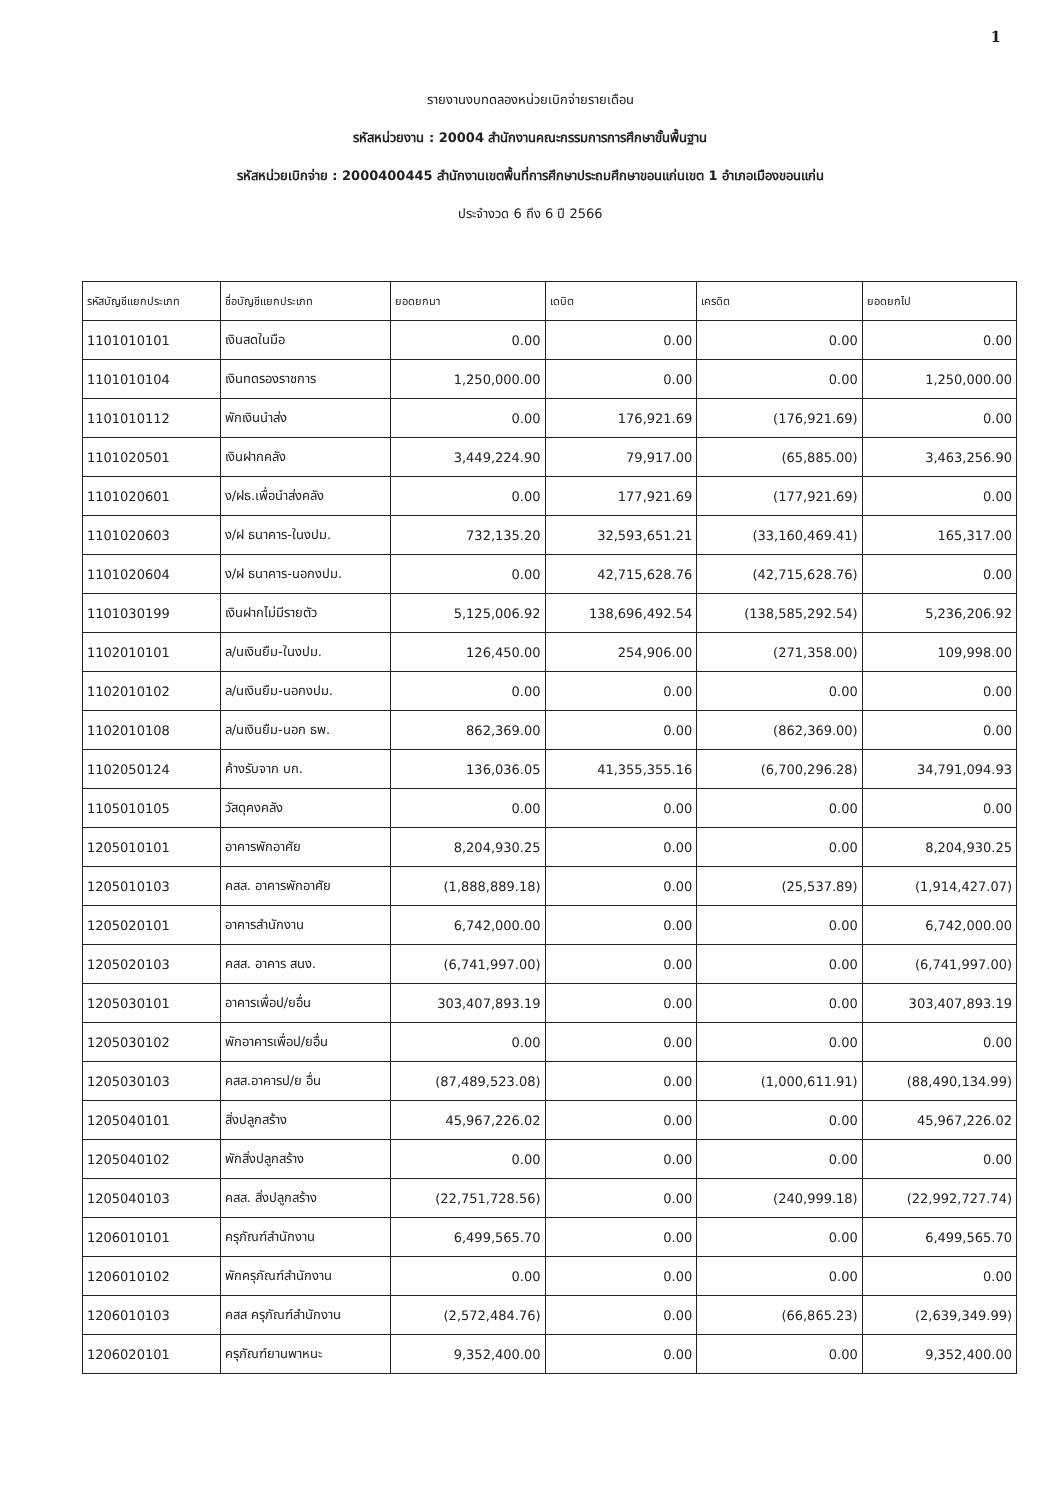1
รายงานงบทดลองหน่วยเบิกจ่ายรายเดือน
รหัสหน่วยงาน : 20004 สำนักงานคณะกรรมการการศึกษาขั้นพื้นฐาน
รหัสหน่วยเบิกจ่าย : 2000400445 สำนักงานเขตพื้นที่การศึกษาประถมศึกษาขอนแก่นเขต 1 อำเภอเมืองขอนแก่น
ประจำงวด 6 ถึง 6 ปี 2566
| รหัสบัญชีแยกประเภท | ชื่อบัญชีแยกประเภท | ยอดยกมา | เดบิต | เครดิต | ยอดยกไป |
| --- | --- | --- | --- | --- | --- |
| 1101010101 | เงินสดในมือ | 0.00 | 0.00 | 0.00 | 0.00 |
| 1101010104 | เงินทดรองราชการ | 1,250,000.00 | 0.00 | 0.00 | 1,250,000.00 |
| 1101010112 | พักเงินนำส่ง | 0.00 | 176,921.69 | (176,921.69) | 0.00 |
| 1101020501 | เงินฝากคลัง | 3,449,224.90 | 79,917.00 | (65,885.00) | 3,463,256.90 |
| 1101020601 | ง/ฝธ.เพื่อนำส่งคลัง | 0.00 | 177,921.69 | (177,921.69) | 0.00 |
| 1101020603 | ง/ฝ ธนาคาร-ในงปม. | 732,135.20 | 32,593,651.21 | (33,160,469.41) | 165,317.00 |
| 1101020604 | ง/ฝ ธนาคาร-นอกงปม. | 0.00 | 42,715,628.76 | (42,715,628.76) | 0.00 |
| 1101030199 | เงินฝากไม่มีรายตัว | 5,125,006.92 | 138,696,492.54 | (138,585,292.54) | 5,236,206.92 |
| 1102010101 | ล/นเงินยืม-ในงปม. | 126,450.00 | 254,906.00 | (271,358.00) | 109,998.00 |
| 1102010102 | ล/นเงินยืม-นอกงปม. | 0.00 | 0.00 | 0.00 | 0.00 |
| 1102010108 | ล/นเงินยืม-นอก ธพ. | 862,369.00 | 0.00 | (862,369.00) | 0.00 |
| 1102050124 | ค้างรับจาก บก. | 136,036.05 | 41,355,355.16 | (6,700,296.28) | 34,791,094.93 |
| 1105010105 | วัสดุคงคลัง | 0.00 | 0.00 | 0.00 | 0.00 |
| 1205010101 | อาคารพักอาศัย | 8,204,930.25 | 0.00 | 0.00 | 8,204,930.25 |
| 1205010103 | คสส. อาคารพักอาศัย | (1,888,889.18) | 0.00 | (25,537.89) | (1,914,427.07) |
| 1205020101 | อาคารสำนักงาน | 6,742,000.00 | 0.00 | 0.00 | 6,742,000.00 |
| 1205020103 | คสส. อาคาร สนง. | (6,741,997.00) | 0.00 | 0.00 | (6,741,997.00) |
| 1205030101 | อาคารเพื่อป/ยอื่น | 303,407,893.19 | 0.00 | 0.00 | 303,407,893.19 |
| 1205030102 | พักอาคารเพื่อป/ยอื่น | 0.00 | 0.00 | 0.00 | 0.00 |
| 1205030103 | คสส.อาคารป/ย อื่น | (87,489,523.08) | 0.00 | (1,000,611.91) | (88,490,134.99) |
| 1205040101 | สิ่งปลูกสร้าง | 45,967,226.02 | 0.00 | 0.00 | 45,967,226.02 |
| 1205040102 | พักสิ่งปลูกสร้าง | 0.00 | 0.00 | 0.00 | 0.00 |
| 1205040103 | คสส. สิ่งปลูกสร้าง | (22,751,728.56) | 0.00 | (240,999.18) | (22,992,727.74) |
| 1206010101 | ครุภัณฑ์สำนักงาน | 6,499,565.70 | 0.00 | 0.00 | 6,499,565.70 |
| 1206010102 | พักครุภัณฑ์สำนักงาน | 0.00 | 0.00 | 0.00 | 0.00 |
| 1206010103 | คสส ครุภัณฑ์สำนักงาน | (2,572,484.76) | 0.00 | (66,865.23) | (2,639,349.99) |
| 1206020101 | ครุภัณฑ์ยานพาหนะ | 9,352,400.00 | 0.00 | 0.00 | 9,352,400.00 |